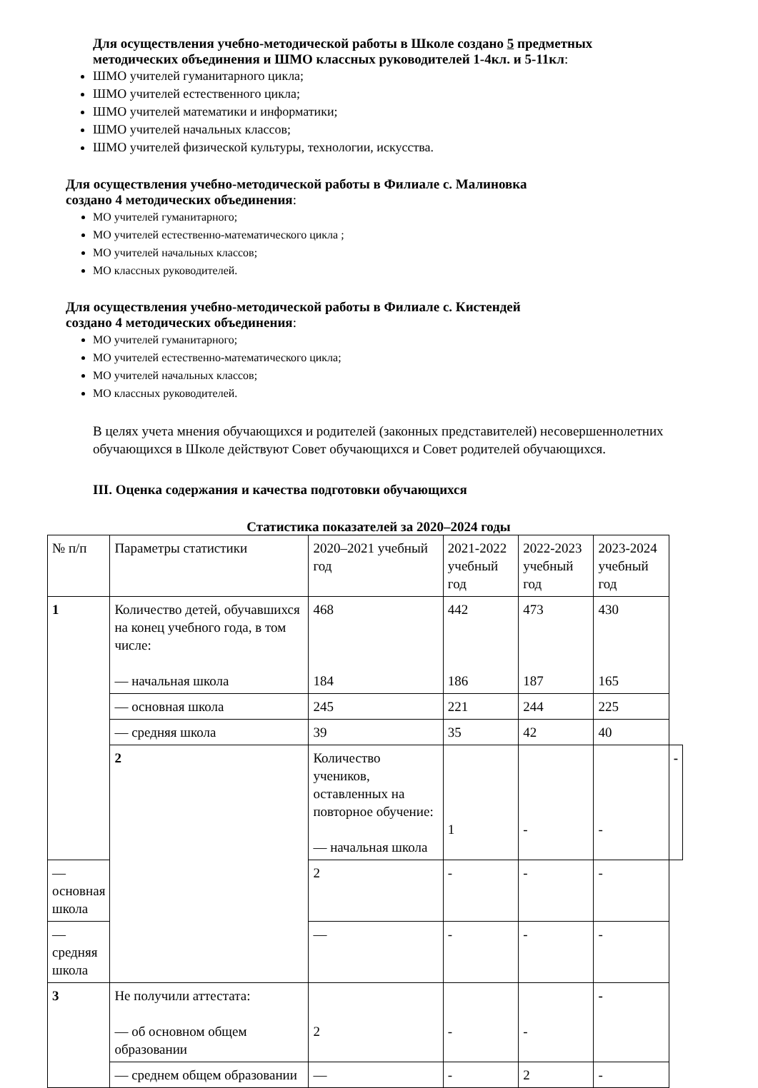Для осуществления учебно-методической работы в Школе создано 5 предметных методических объединения и ШМО классных руководителей 1-4кл. и 5-11кл:
ШМО учителей гуманитарного цикла;
ШМО учителей естественного цикла;
ШМО учителей математики и информатики;
ШМО учителей начальных классов;
ШМО учителей физической культуры, технологии, искусства.
Для осуществления учебно-методической работы в Филиале с. Малиновка
создано 4 методических объединения:
МО учителей гуманитарного;
МО учителей естественно-математического цикла ;
МО учителей начальных классов;
МО классных руководителей.
Для осуществления учебно-методической работы в Филиале с. Кистендей
создано 4 методических объединения:
МО учителей гуманитарного;
МО учителей естественно-математического цикла;
МО учителей начальных классов;
МО классных руководителей.
В целях учета мнения обучающихся и родителей (законных представителей) несовершеннолетних обучающихся в Школе действуют Совет обучающихся и Совет родителей обучающихся.
III. Оценка содержания и качества подготовки обучающихся
Статистика показателей за 2020–2024 годы
| № п/п | Параметры статистики | 2020–2021 учебный год | 2021-2022 учебный год | 2022-2023 учебный год | 2023-2024 учебный год | |
| 1 | Количество детей, обучавшихся на конец учебного года, в том числе: — начальная школа | 468 184 | 442 186 | 473 187 | 430 165 | |
| | — основная школа | 245 | 221 | 244 | 225 | |
| | — средняя школа | 39 | 35 | 42 | 40 | |
| | 2 | Количество учеников, оставленных на повторное обучение: — начальная школа | 1 | - | - | - |
| — основная школа | | 2 | - | - | - | |
| — средняя школа | | — | - | - | - | |
| 3 | Не получили аттестата: — об основном общем образовании | 2 | - | - | - | |
| | — среднем общем образовании | — | - | 2 | - | |